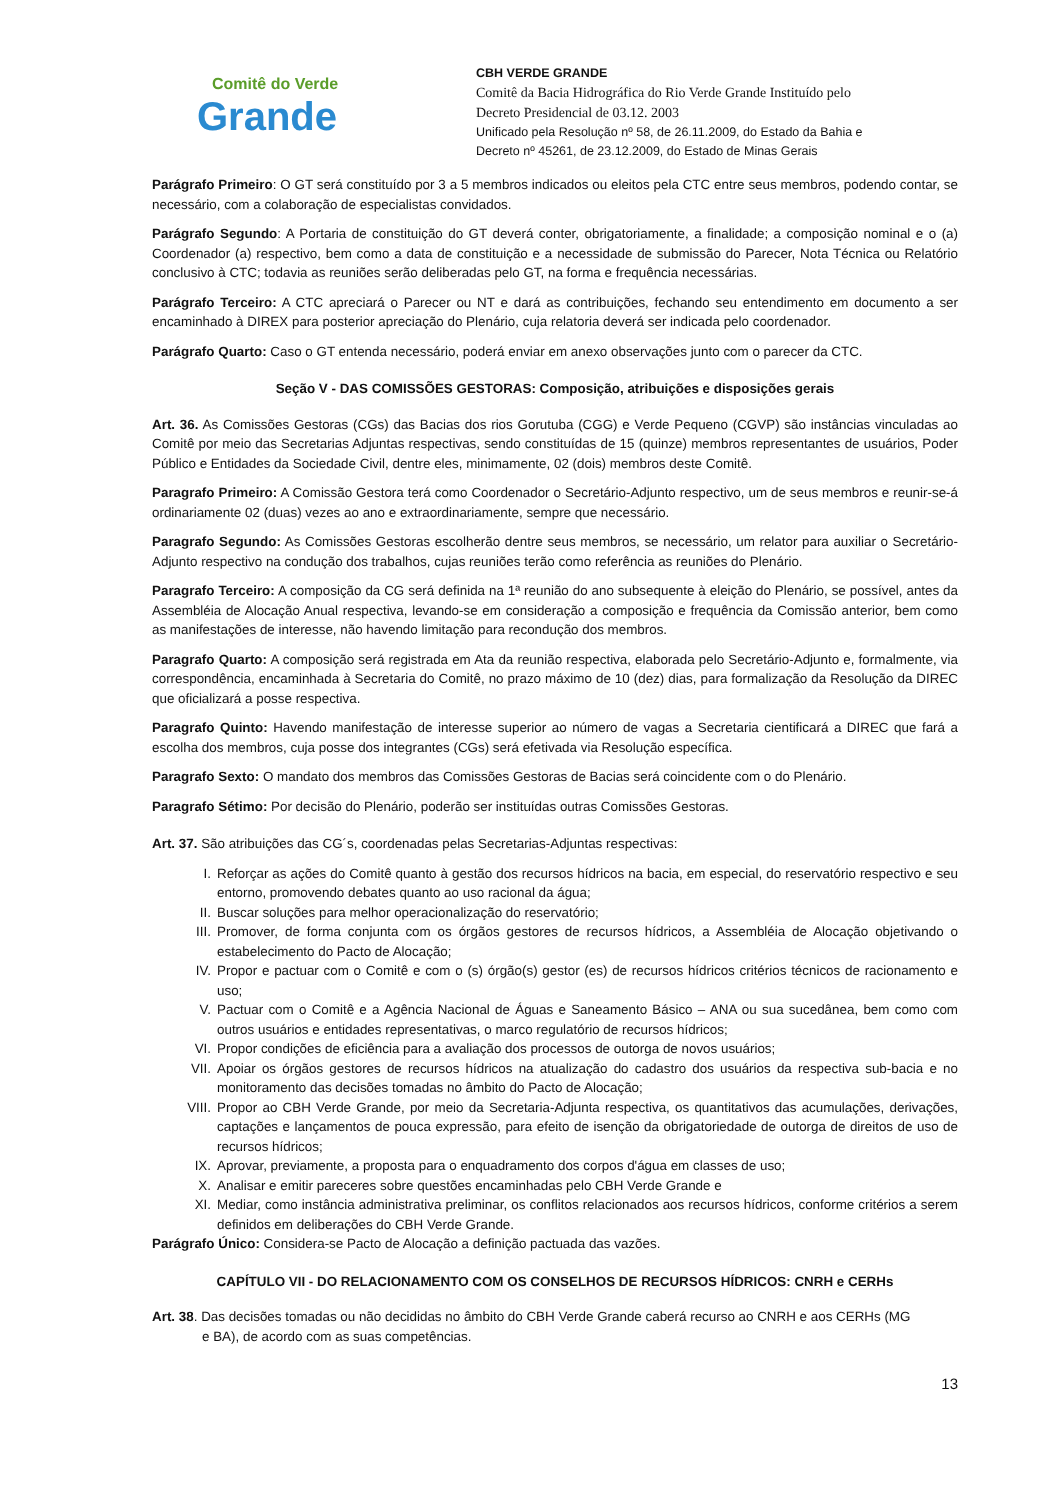Comitê do Verde
Grande
CBH VERDE GRANDE
Comitê da Bacia Hidrográfica do Rio Verde Grande Instituído pelo
Decreto Presidencial de 03.12. 2003
Unificado pela Resolução nº 58, de 26.11.2009, do Estado da Bahia e
Decreto nº 45261, de 23.12.2009, do Estado de Minas Gerais
Parágrafo Primeiro: O GT será constituído por 3 a 5 membros indicados ou eleitos pela CTC entre seus membros, podendo contar, se necessário, com a colaboração de especialistas convidados.
Parágrafo Segundo: A Portaria de constituição do GT deverá conter, obrigatoriamente, a finalidade; a composição nominal e o (a) Coordenador (a) respectivo, bem como a data de constituição e a necessidade de submissão do Parecer, Nota Técnica ou Relatório conclusivo à CTC; todavia as reuniões serão deliberadas pelo GT, na forma e frequência necessárias.
Parágrafo Terceiro: A CTC apreciará o Parecer ou NT e dará as contribuições, fechando seu entendimento em documento a ser encaminhado à DIREX para posterior apreciação do Plenário, cuja relatoria deverá ser indicada pelo coordenador.
Parágrafo Quarto: Caso o GT entenda necessário, poderá enviar em anexo observações junto com o parecer da CTC.
Seção V - DAS COMISSÕES GESTORAS: Composição, atribuições e disposições gerais
Art. 36. As Comissões Gestoras (CGs) das Bacias dos rios Gorutuba (CGG) e Verde Pequeno (CGVP) são instâncias vinculadas ao Comitê por meio das Secretarias Adjuntas respectivas, sendo constituídas de 15 (quinze) membros representantes de usuários, Poder Público e Entidades da Sociedade Civil, dentre eles, minimamente, 02 (dois) membros deste Comitê.
Paragrafo Primeiro: A Comissão Gestora terá como Coordenador o Secretário-Adjunto respectivo, um de seus membros e reunir-se-á ordinariamente 02 (duas) vezes ao ano e extraordinariamente, sempre que necessário.
Paragrafo Segundo: As Comissões Gestoras escolherão dentre seus membros, se necessário, um relator para auxiliar o Secretário-Adjunto respectivo na condução dos trabalhos, cujas reuniões terão como referência as reuniões do Plenário.
Paragrafo Terceiro: A composição da CG será definida na 1ª reunião do ano subsequente à eleição do Plenário, se possível, antes da Assembléia de Alocação Anual respectiva, levando-se em consideração a composição e frequência da Comissão anterior, bem como as manifestações de interesse, não havendo limitação para recondução dos membros.
Paragrafo Quarto: A composição será registrada em Ata da reunião respectiva, elaborada pelo Secretário-Adjunto e, formalmente, via correspondência, encaminhada à Secretaria do Comitê, no prazo máximo de 10 (dez) dias, para formalização da Resolução da DIREC que oficializará a posse respectiva.
Paragrafo Quinto: Havendo manifestação de interesse superior ao número de vagas a Secretaria cientificará a DIREC que fará a escolha dos membros, cuja posse dos integrantes (CGs) será efetivada via Resolução específica.
Paragrafo Sexto: O mandato dos membros das Comissões Gestoras de Bacias será coincidente com o do Plenário.
Paragrafo Sétimo: Por decisão do Plenário, poderão ser instituídas outras Comissões Gestoras.
Art. 37. São atribuições das CG´s, coordenadas pelas Secretarias-Adjuntas respectivas:
I. Reforçar as ações do Comitê quanto à gestão dos recursos hídricos na bacia, em especial, do reservatório respectivo e seu entorno, promovendo debates quanto ao uso racional da água;
II. Buscar soluções para melhor operacionalização do reservatório;
III. Promover, de forma conjunta com os órgãos gestores de recursos hídricos, a Assembléia de Alocação objetivando o estabelecimento do Pacto de Alocação;
IV. Propor e pactuar com o Comitê e com o (s) órgão(s) gestor (es) de recursos hídricos critérios técnicos de racionamento e uso;
V. Pactuar com o Comitê e a Agência Nacional de Águas e Saneamento Básico – ANA ou sua sucedânea, bem como com outros usuários e entidades representativas, o marco regulatório de recursos hídricos;
VI. Propor condições de eficiência para a avaliação dos processos de outorga de novos usuários;
VII. Apoiar os órgãos gestores de recursos hídricos na atualização do cadastro dos usuários da respectiva sub-bacia e no monitoramento das decisões tomadas no âmbito do Pacto de Alocação;
VIII. Propor ao CBH Verde Grande, por meio da Secretaria-Adjunta respectiva, os quantitativos das acumulações, derivações, captações e lançamentos de pouca expressão, para efeito de isenção da obrigatoriedade de outorga de direitos de uso de recursos hídricos;
IX. Aprovar, previamente, a proposta para o enquadramento dos corpos d'água em classes de uso;
X. Analisar e emitir pareceres sobre questões encaminhadas pelo CBH Verde Grande e
XI. Mediar, como instância administrativa preliminar, os conflitos relacionados aos recursos hídricos, conforme critérios a serem definidos em deliberações do CBH Verde Grande.
Parágrafo Único: Considera-se Pacto de Alocação a definição pactuada das vazões.
CAPÍTULO VII - DO RELACIONAMENTO COM OS CONSELHOS DE RECURSOS HÍDRICOS: CNRH e CERHs
Art. 38. Das decisões tomadas ou não decididas no âmbito do CBH Verde Grande caberá recurso ao CNRH e aos CERHs (MG
e BA), de acordo com as suas competências.
13